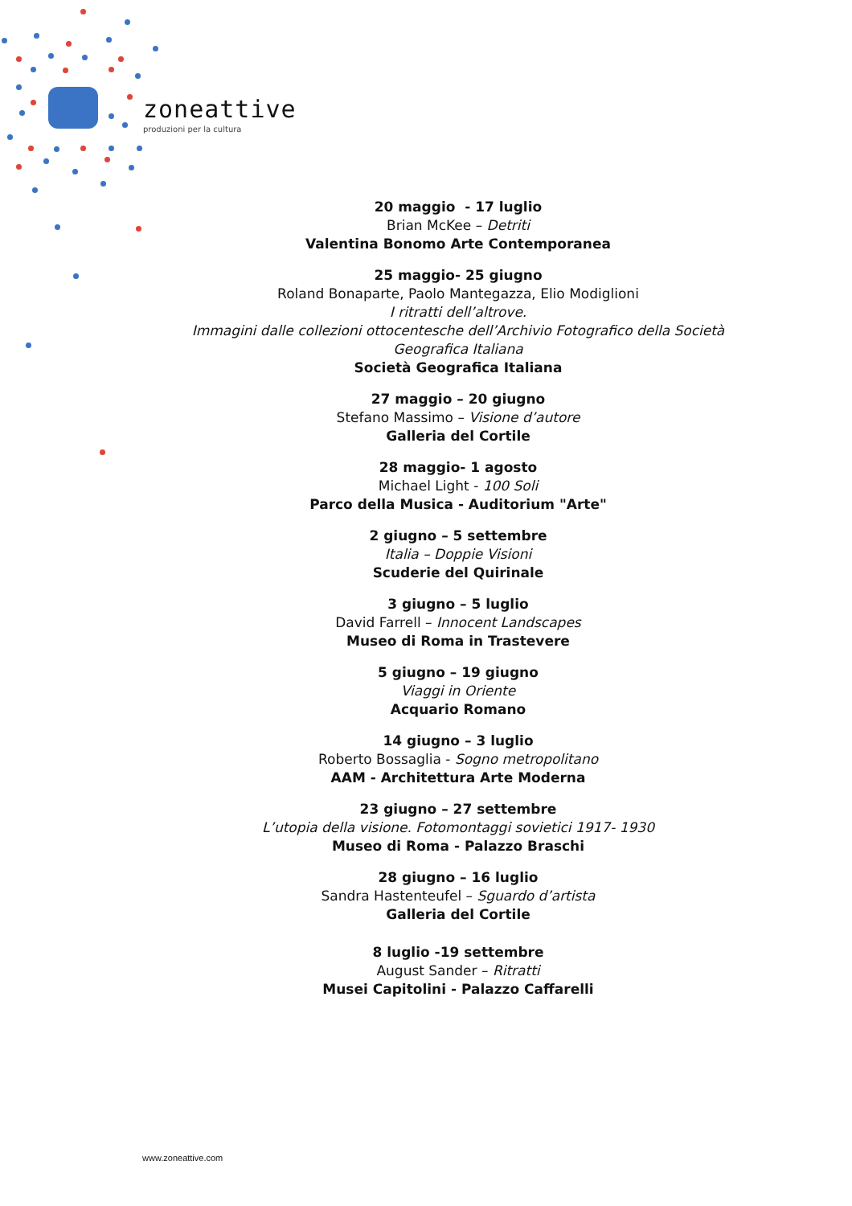zoneattive
produzioni per la cultura
20 maggio - 17 luglio
Brian McKee – Detriti
Valentina Bonomo Arte Contemporanea
25 maggio- 25 giugno
Roland Bonaparte, Paolo Mantegazza, Elio Modiglioni
I ritratti dell’altrove.
Immagini dalle collezioni ottocentesche dell’Archivio Fotografico della Società Geografica Italiana
Società Geografica Italiana
27 maggio – 20 giugno
Stefano Massimo – Visione d’autore
Galleria del Cortile
28 maggio- 1 agosto
Michael Light - 100 Soli
Parco della Musica - Auditorium "Arte"
2 giugno – 5 settembre
Italia – Doppie Visioni
Scuderie del Quirinale
3 giugno – 5 luglio
David Farrell – Innocent Landscapes
Museo di Roma in Trastevere
5 giugno – 19 giugno
Viaggi in Oriente
Acquario Romano
14 giugno – 3 luglio
Roberto Bossaglia - Sogno metropolitano
AAM - Architettura Arte Moderna
23 giugno – 27 settembre
L’utopia della visione. Fotomontaggi sovietici 1917- 1930
Museo di Roma - Palazzo Braschi
28 giugno – 16 luglio
Sandra Hastenteufel – Sguardo d’artista
Galleria del Cortile
8 luglio -19 settembre
August Sander – Ritratti
Musei Capitolini - Palazzo Caffarelli
www.zoneattive.com